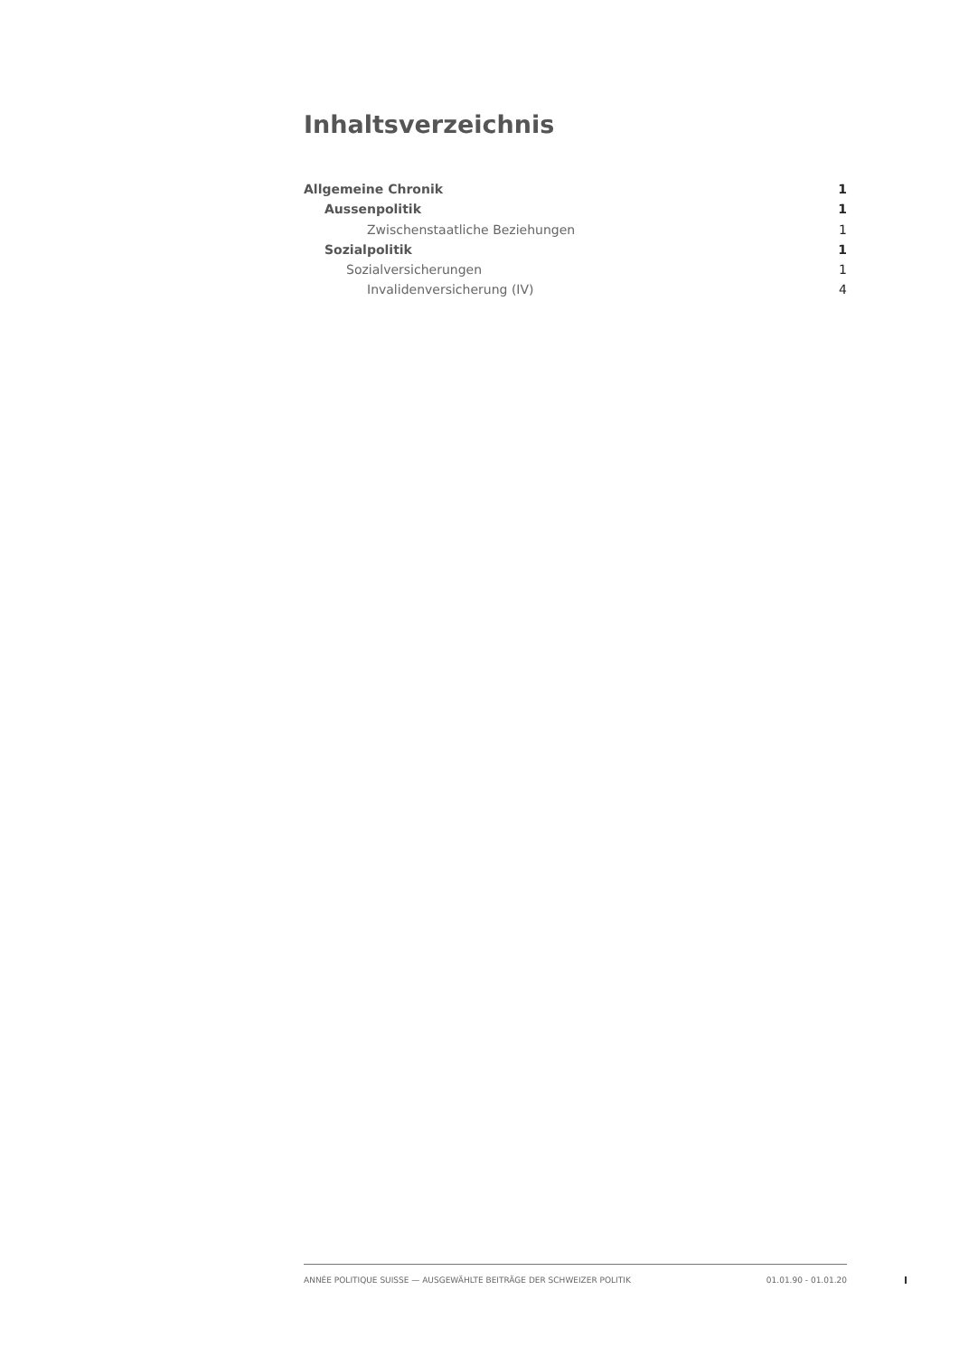Inhaltsverzeichnis
Allgemeine Chronik 1
Aussenpolitik 1
Zwischenstaatliche Beziehungen 1
Sozialpolitik 1
Sozialversicherungen 1
Invalidenversicherung (IV) 4
ANNÉE POLITIQUE SUISSE — AUSGEWÄHLTE BEITRÄGE DER SCHWEIZER POLITIK 01.01.90 - 01.01.20
I